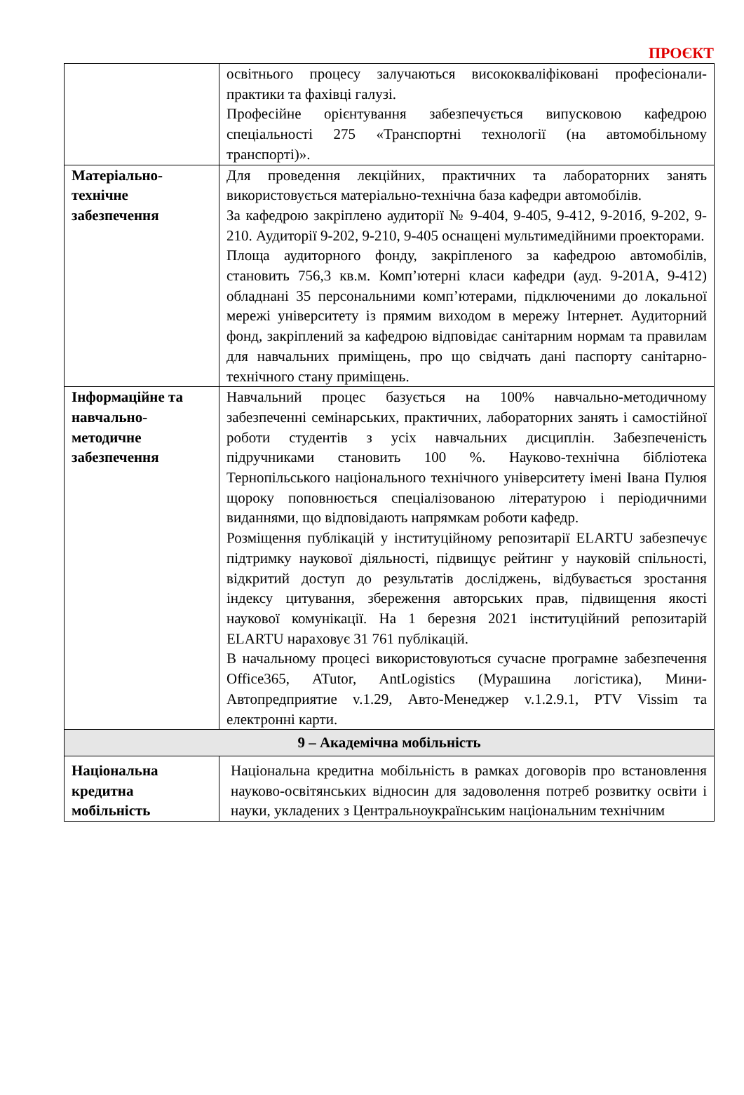ПРОЄКТ
| | освітнього процесу залучаються висококваліфіковані професіонали-практики та фахівці галузі. Професійне орієнтування забезпечується випусковою кафедрою спеціальності 275 «Транспортні технології (на автомобільному транспорті)». |
| Матеріально-технічне забезпечення | Для проведення лекційних, практичних та лабораторних занять використовується матеріально-технічна база кафедри автомобілів. За кафедрою закріплено аудиторії № 9-404, 9-405, 9-412, 9-201б, 9-202, 9-210. Аудиторії 9-202, 9-210, 9-405 оснащені мультимедійними проекторами. Площа аудиторного фонду, закріпленого за кафедрою автомобілів, становить 756,3 кв.м. Комп’ютерні класи кафедри (ауд. 9-201А, 9-412) обладнані 35 персональними комп’ютерами, підключеними до локальної мережі університету із прямим виходом в мережу Інтернет. Аудиторний фонд, закріплений за кафедрою відповідає санітарним нормам та правилам для навчальних приміщень, про що свідчать дані паспорту санітарно-технічного стану приміщень. |
| Інформаційне та навчально-методичне забезпечення | Навчальний процес базується на 100% навчально-методичному забезпеченні семінарських, практичних, лабораторних занять і самостійної роботи студентів з усіх навчальних дисциплін. Забезпеченість підручниками становить 100 %. Науково-технічна бібліотека Тернопільського національного технічного університету імені Івана Пулюя щороку поповнюється спеціалізованою літературою і періодичними виданнями, що відповідають напрямкам роботи кафедр. Розміщення публікацій у інституційному репозитарії ELARTU забезпечує підтримку наукової діяльності, підвищує рейтинг у науковій спільності, відкритий доступ до результатів досліджень, відбувається зростання індексу цитування, збереження авторських прав, підвищення якості наукової комунікації. На 1 березня 2021 інституційний репозитарій ELARTU нараховує 31 761 публікацій. В начальному процесі використовуються сучасне програмне забезпечення Office365, ATutor, AntLogistics (Мурашина логістика), Мини-Автопредприятие v.1.29, Авто-Менеджер v.1.2.9.1, PTV Vissim та електронні карти. |
| 9 – Академічна мобільність | |
| Національна кредитна мобільність | Національна кредитна мобільність в рамках договорів про встановлення науково-освітянських відносин для задоволення потреб розвитку освіти і науки, укладених з Центральноукраїнським національним технічним |